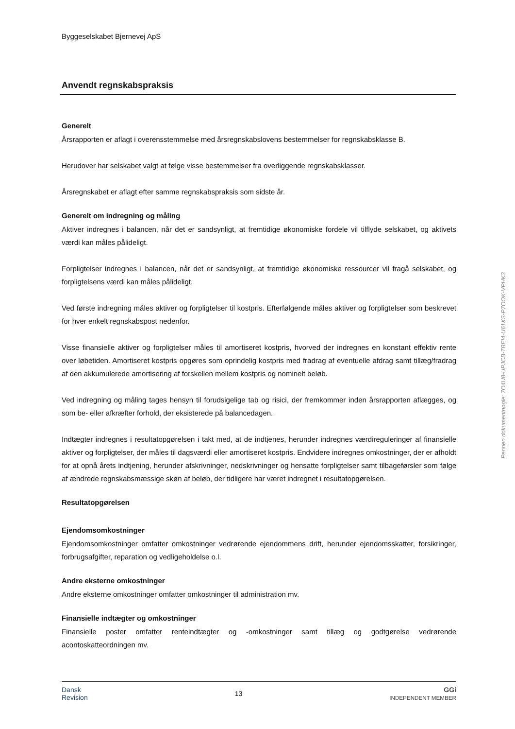Byggeselskabet Bjernevej ApS
Anvendt regnskabspraksis
Generelt
Årsrapporten er aflagt i overensstemmelse med årsregnskabslovens bestemmelser for regnskabsklasse B.
Herudover har selskabet valgt at følge visse bestemmelser fra overliggende regnskabsklasser.
Årsregnskabet er aflagt efter samme regnskabspraksis som sidste år.
Generelt om indregning og måling
Aktiver indregnes i balancen, når det er sandsynligt, at fremtidige økonomiske fordele vil tilflyde selskabet, og aktivets værdi kan måles pålideligt.
Forpligtelser indregnes i balancen, når det er sandsynligt, at fremtidige økonomiske ressourcer vil fragå selskabet, og forpligtelsens værdi kan måles pålideligt.
Ved første indregning måles aktiver og forpligtelser til kostpris. Efterfølgende måles aktiver og forpligtelser som beskrevet for hver enkelt regnskabspost nedenfor.
Visse finansielle aktiver og forpligtelser måles til amortiseret kostpris, hvorved der indregnes en konstant effektiv rente over løbetiden. Amortiseret kostpris opgøres som oprindelig kostpris med fradrag af eventuelle afdrag samt tillæg/fradrag af den akkumulerede amortisering af forskellen mellem kostpris og nominelt beløb.
Ved indregning og måling tages hensyn til forudsigelige tab og risici, der fremkommer inden årsrapporten aflægges, og som be- eller afkræfter forhold, der eksisterede på balancedagen.
Indtægter indregnes i resultatopgørelsen i takt med, at de indtjenes, herunder indregnes værdireguleringer af finansielle aktiver og forpligtelser, der måles til dagsværdi eller amortiseret kostpris. Endvidere indregnes omkostninger, der er afholdt for at opnå årets indtjening, herunder afskrivninger, nedskrivninger og hensatte forpligtelser samt tilbageførsler som følge af ændrede regnskabsmæssige skøn af beløb, der tidligere har været indregnet i resultatopgørelsen.
Resultatopgørelsen
Ejendomsomkostninger
Ejendomsomkostninger omfatter omkostninger vedrørende ejendommens drift, herunder ejendomsskatter, forsikringer, forbrugsafgifter, reparation og vedligeholdelse o.l.
Andre eksterne omkostninger
Andre eksterne omkostninger omfatter omkostninger til administration mv.
Finansielle indtægter og omkostninger
Finansielle poster omfatter renteindtægter og -omkostninger samt tillæg og godtgørelse vedrørende acontoskatteordningen mv.
Dansk
Revision 13 GGi
INDEPENDENT MEMBER
Penneo dokumentnøgle: 7O4U8-UPJCB-TBEI4-U61XS-P7OOK-VPHK3